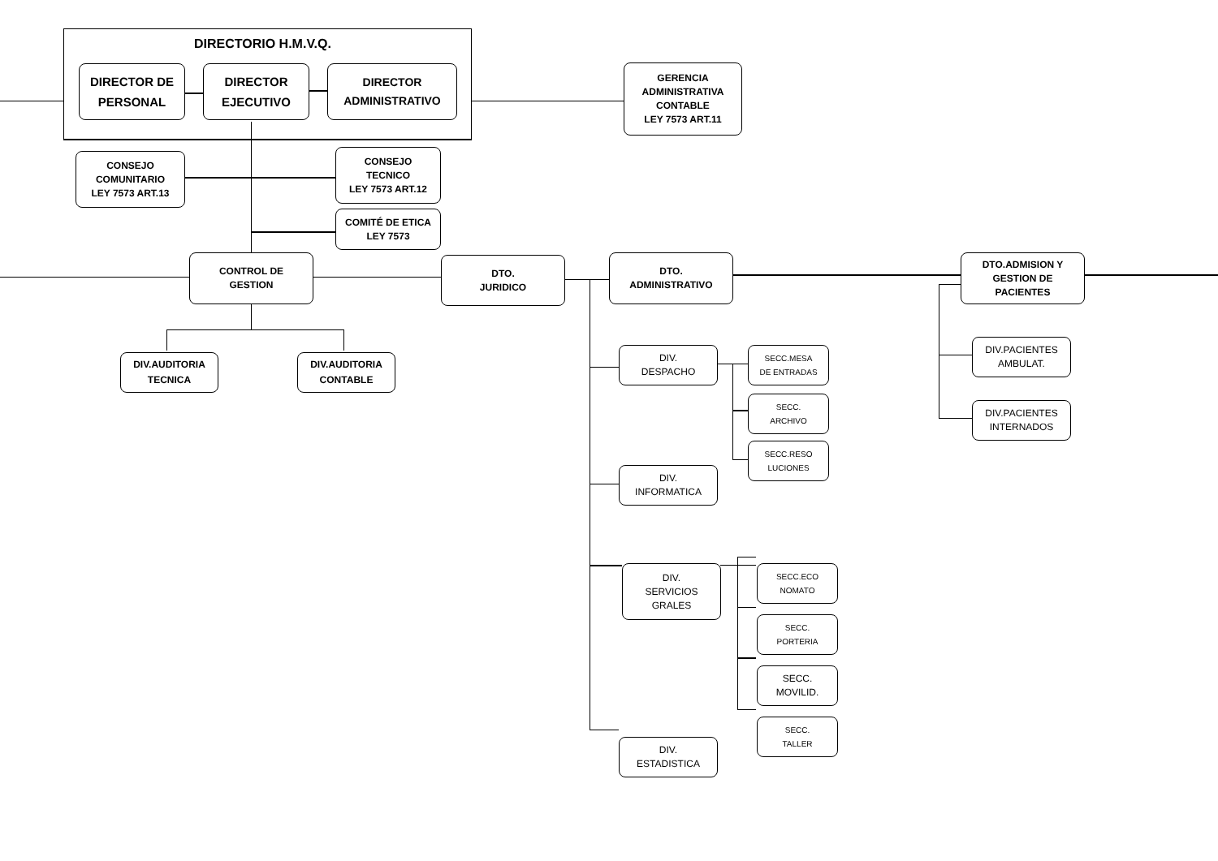DIRECTORIO H.M.V.Q.
DIRECTOR DE
PERSONAL
DIRECTOR
EJECUTIVO
DIRECTOR
ADMINISTRATIVO
GERENCIA
ADMINISTRATIVA
CONTABLE
LEY 7573 ART.11
CONSEJO
COMUNITARIO
LEY 7573 ART.13
CONSEJO
TECNICO
LEY 7573 ART.12
COMITÉ DE ETICA
LEY 7573
CONTROL DE
GESTION
DTO.
JURIDICO
DTO.
ADMINISTRATIVO
DTO.ADMISION Y
GESTION DE
PACIENTES
DIV.AUDITORIA
TECNICA
DIV.AUDITORIA
CONTABLE
DIV.
DESPACHO
DIV.
INFORMATICA
SECC.MESA
DE ENTRADAS
SECC.
ARCHIVO
SECC.RESO
LUCIONES
DIV.
SERVICIOS
GRALES
DIV.
ESTADISTICA
SECC.ECO
NOMATO
SECC.
PORTERIA
SECC.
MOVILID.
SECC.
TALLER
DIV.PACIENTES
AMBULAT.
DIV.PACIENTES
INTERNADOS